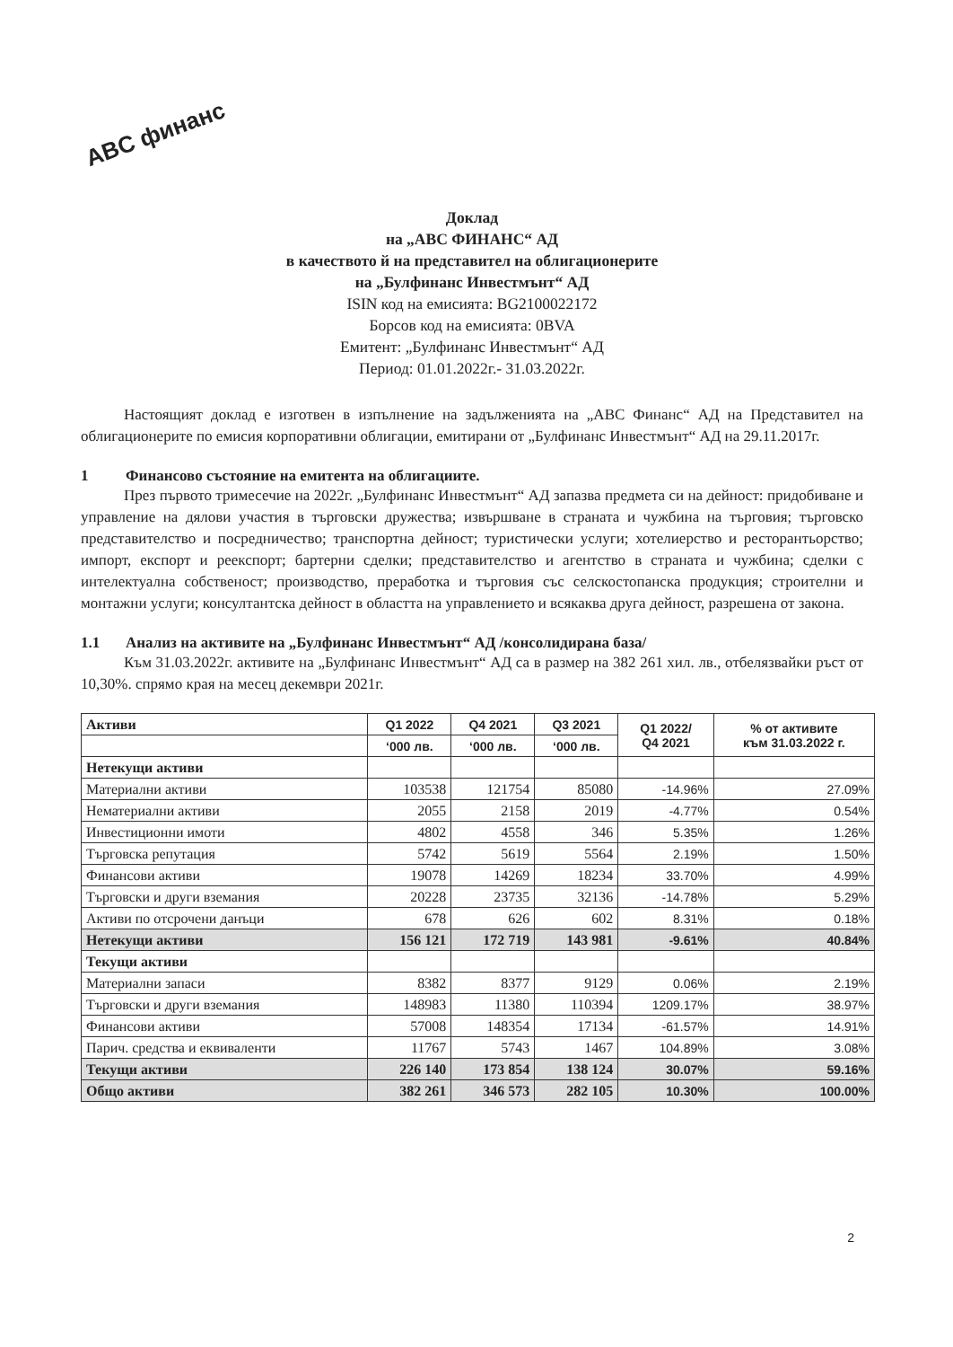ABC финанс
Доклад
на „АВС ФИНАНС“ АД
в качеството й на представител на облигационерите
на „Булфинанс Инвестмънт“ АД
ISIN код на емисията: BG2100022172
Борсов код на емисията: 0BVA
Емитент: „Булфинанс Инвестмънт“ АД
Период: 01.01.2022г.- 31.03.2022г.
Настоящият доклад е изготвен в изпълнение на задълженията на „АВС Финанс“ АД на Представител на облигационерите по емисия корпоративни облигации, емитирани от „Булфинанс Инвестмънт“ АД на 29.11.2017г.
1 Финансово състояние на емитента на облигациите.
През първото тримесечие на 2022г. „Булфинанс Инвестмънт“ АД запазва предмета си на дейност: придобиване и управление на дялови участия в търговски дружества; извършване в страната и чужбина на търговия; търговско представителство и посредничество; транспортна дейност; туристически услуги; хотелиерство и ресторантьорство; импорт, експорт и реекспорт; бартерни сделки; представителство и агентство в страната и чужбина; сделки с интелектуална собственост; производство, преработка и търговия със селскостопанска продукция; строителни и монтажни услуги; консултантска дейност в областта на управлението и всякаква друга дейност, разрешена от закона.
1.1 Анализ на активите на „Булфинанс Инвестмънт“ АД /консолидирана база/
Към 31.03.2022г. активите на „Булфинанс Инвестмънт“ АД са в размер на 382 261 хил. лв., отбелязвайки ръст от 10,30%. спрямо края на месец декември 2021г.
| Активи | Q1 2022 | Q4 2021 | Q3 2021 | Q1 2022/ Q4 2021 | % от активите към 31.03.2022 г. |
| | ‘000 лв. | ‘000 лв. | ‘000 лв. | | |
| Нетекущи активи | | | | | |
| Материални активи | 103538 | 121754 | 85080 | -14.96% | 27.09% |
| Нематериални активи | 2055 | 2158 | 2019 | -4.77% | 0.54% |
| Инвестиционни имоти | 4802 | 4558 | 346 | 5.35% | 1.26% |
| Търговска репутация | 5742 | 5619 | 5564 | 2.19% | 1.50% |
| Финансови активи | 19078 | 14269 | 18234 | 33.70% | 4.99% |
| Търговски и други вземания | 20228 | 23735 | 32136 | -14.78% | 5.29% |
| Активи по отсрочени данъци | 678 | 626 | 602 | 8.31% | 0.18% |
| Нетекущи активи | 156 121 | 172 719 | 143 981 | -9.61% | 40.84% |
| Текущи активи | | | | | |
| Материални запаси | 8382 | 8377 | 9129 | 0.06% | 2.19% |
| Търговски и други вземания | 148983 | 11380 | 110394 | 1209.17% | 38.97% |
| Финансови активи | 57008 | 148354 | 17134 | -61.57% | 14.91% |
| Парич. средства и еквиваленти | 11767 | 5743 | 1467 | 104.89% | 3.08% |
| Текущи активи | 226 140 | 173 854 | 138 124 | 30.07% | 59.16% |
| Общо активи | 382 261 | 346 573 | 282 105 | 10.30% | 100.00% |
2